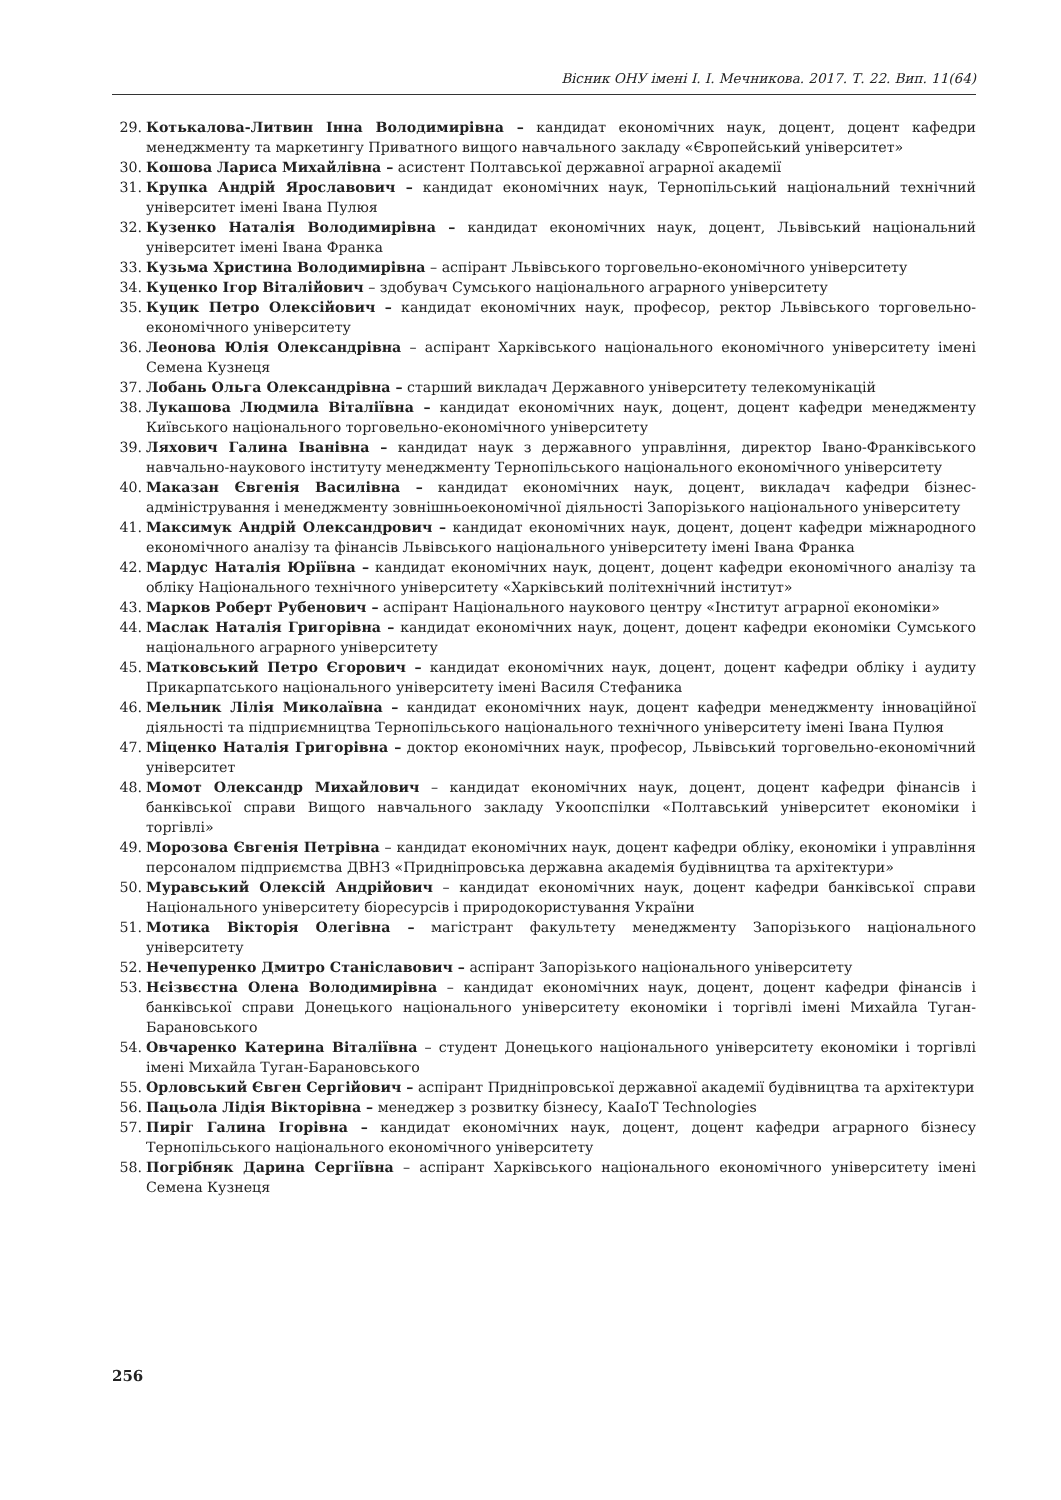Вісник ОНУ імені І. І. Мечникова. 2017. Т. 22. Вип. 11(64)
29. Котькалова-Литвин Інна Володимирівна – кандидат економічних наук, доцент, доцент кафедри менеджменту та маркетингу Приватного вищого навчального закладу «Європейський університет»
30. Кошова Лариса Михайлівна – асистент Полтавської державної аграрної академії
31. Крупка Андрій Ярославович – кандидат економічних наук, Тернопільський національний технічний університет імені Івана Пулюя
32. Кузенко Наталія Володимирівна – кандидат економічних наук, доцент, Львівський національний університет імені Івана Франка
33. Кузьма Христина Володимирівна – аспірант Львівського торговельно-економічного університету
34. Куценко Ігор Віталійович – здобувач Сумського національного аграрного університету
35. Куцик Петро Олексійович – кандидат економічних наук, професор, ректор Львівського торговельно-економічного університету
36. Леонова Юлія Олександрівна – аспірант Харківського національного економічного університету імені Семена Кузнеця
37. Лобань Ольга Олександрівна – старший викладач Державного університету телекомунікацій
38. Лукашова Людмила Віталіївна – кандидат економічних наук, доцент, доцент кафедри менеджменту Київського національного торговельно-економічного університету
39. Ляхович Галина Іванівна – кандидат наук з державного управління, директор Івано-Франківського навчально-наукового інституту менеджменту Тернопільського національного економічного університету
40. Маказан Євгенія Василівна – кандидат економічних наук, доцент, викладач кафедри бізнес-адміністрування і менеджменту зовнішньоекономічної діяльності Запорізького національного університету
41. Максимук Андрій Олександрович – кандидат економічних наук, доцент, доцент кафедри міжнародного економічного аналізу та фінансів Львівського національного університету імені Івана Франка
42. Мардус Наталія Юріївна – кандидат економічних наук, доцент, доцент кафедри економічного аналізу та обліку Національного технічного університету «Харківський політехнічний інститут»
43. Марков Роберт Рубенович – аспірант Національного наукового центру «Інститут аграрної економіки»
44. Маслак Наталія Григорівна – кандидат економічних наук, доцент, доцент кафедри економіки Сумського національного аграрного університету
45. Матковський Петро Єгорович – кандидат економічних наук, доцент, доцент кафедри обліку і аудиту Прикарпатського національного університету імені Василя Стефаника
46. Мельник Лілія Миколаївна – кандидат економічних наук, доцент кафедри менеджменту інноваційної діяльності та підприємництва Тернопільського національного технічного університету імені Івана Пулюя
47. Міценко Наталія Григорівна – доктор економічних наук, професор, Львівський торговельно-економічний університет
48. Момот Олександр Михайлович – кандидат економічних наук, доцент, доцент кафедри фінансів і банківської справи Вищого навчального закладу Укоопспілки «Полтавський університет економіки і торгівлі»
49. Морозова Євгенія Петрівна – кандидат економічних наук, доцент кафедри обліку, економіки і управління персоналом підприємства ДВНЗ «Придніпровська державна академія будівництва та архітектури»
50. Муравський Олексій Андрійович – кандидат економічних наук, доцент кафедри банківської справи Національного університету біоресурсів і природокористування України
51. Мотика Вікторія Олегівна – магістрант факультету менеджменту Запорізького національного університету
52. Нечепуренко Дмитро Станіславович – аспірант Запорізького національного університету
53. Нєізвєстна Олена Володимирівна – кандидат економічних наук, доцент, доцент кафедри фінансів і банківської справи Донецького національного університету економіки і торгівлі імені Михайла Туган-Барановського
54. Овчаренко Катерина Віталіївна – студент Донецького національного університету економіки і торгівлі імені Михайла Туган-Барановського
55. Орловський Євген Сергійович – аспірант Придніпровської державної академії будівництва та архітектури
56. Пацьола Лідія Вікторівна – менеджер з розвитку бізнесу, KaaIoT Technologies
57. Пиріг Галина Ігорівна – кандидат економічних наук, доцент, доцент кафедри аграрного бізнесу Тернопільського національного економічного університету
58. Погрібняк Дарина Сергіївна – аспірант Харківського національного економічного університету імені Семена Кузнеця
256